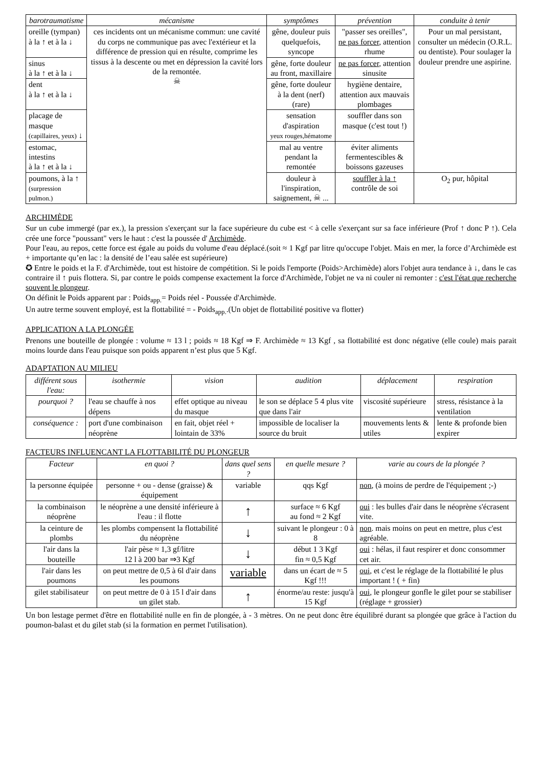| barotraumatisme | mécanisme | symptômes | prévention | conduite à tenir |
| --- | --- | --- | --- | --- |
| oreille (tympan) à la ↑ et à la ↓ | ces incidents ont un mécanisme commun: une cavité du corps ne communique pas avec l'extérieur et la différence de pression qui en résulte, comprime les tissus à la descente ou met en dépression la cavité lors de la remontée. ☠ | gêne, douleur puis quelquefois, syncope | "passer ses oreilles", ne pas forcer , attention rhume | Pour un mal persistant, consulter un médecin (O.R.L. ou dentiste). Pour soulager la douleur prendre une aspirine. |
| sinus à la ↑ et à la ↓ | | gêne, forte douleur au front, maxillaire | ne pas forcer , attention sinusite | |
| dent à la ↑ et à la ↓ | | gêne, forte douleur à la dent (nerf) (rare) | hygiène dentaire, attention aux mauvais plombages | |
| placage de masque (capillaires, yeux) ↓ | | sensation d'aspiration yeux rouges,hématome | souffler dans son masque (c'est tout !) | |
| estomac, intestins à la ↑ et à la ↓ | | mal au ventre pendant la remontée | éviter aliments fermentescibles & boissons gazeuses | |
| poumons, à la ↑ (surpression pulmon.) | | douleur à l'inspiration, saignement, ☠ ... | souffler à la ↑ contrôle de soi | O<sub>2</sub> pur, hôpital |
ARCHIMÈDE
Sur un cube immergé (par ex.), la pression s'exerçant sur la face supérieure du cube est < à celle s'exerçant sur sa face inférieure (Prof ↑ donc P ↑). Cela crée une force "poussant" vers le haut : c'est la poussée d' Archimède.
Pour l'eau, au repos, cette force est égale au poids du volume d'eau déplacé.(soit ≈ 1 Kgf par litre qu'occupe l'objet. Mais en mer, la force d’Archimède est + importante qu’en lac : la densité de l’eau salée est supérieure)
✪ Entre le poids et la F. d'Archimède, tout est histoire de compétition. Si le poids l'emporte (Poids>Archimède) alors l'objet aura tendance à ↓, dans le cas contraire il ↑ puis flottera. Si, par contre le poids compense exactement la force d'Archimède, l'objet ne va ni couler ni remonter : c'est l'état que recherche souvent le plongeur.
On définit le Poids apparent par : Poids<sub>app.</sub>= Poids réel - Poussée d'Archimède.
Un autre terme souvent employé, est la flottabilité = - Poids<sub>app.</sub>.(Un objet de flottabilité positive va flotter)
APPLICATION A LA PLONGÉE
Prenons une bouteille de plongée : volume ≈ 13 l ; poids ≈ 18 Kgf ⇒ F. Archimède ≈ 13 Kgf , sa flottabilité est donc négative (elle coule) mais parait moins lourde dans l'eau puisque son poids apparent n’est plus que 5 Kgf.
ADAPTATION AU MILIEU
| différent sous l'eau: | isothermie | vision | audition | déplacement | respiration |
| --- | --- | --- | --- | --- | --- |
| pourquoi ? | l'eau se chauffe à nos dépens | effet optique au niveau du masque | le son se déplace 5 4 plus vite que dans l'air | viscosité supérieure | stress, résistance à la ventilation |
| conséquence : | port d'une combinaison néoprène | en fait, objet réel + lointain de 33% | impossible de localiser la source du bruit | mouvements lents & utiles | lente & profonde bien expirer |
FACTEURS INFLUENCANT LA FLOTTABILITÉ DU PLONGEUR
| Facteur | en quoi ? | dans quel sens ? | en quelle mesure ? | varie au cours de la plongée ? |
| --- | --- | --- | --- | --- |
| la personne équipée | personne + ou - dense (graisse) & équipement | variable | qqs Kgf | non , (à moins de perdre de l'équipement ;-) |
| la combinaison néoprène | le néoprène a une densité inférieure à l'eau : il flotte | ↑ | surface ≈ 6 Kgf au fond ≈ 2 Kgf | oui : les bulles d'air dans le néoprène s'écrasent vite. |
| la ceinture de plombs | les plombs compensent la flottabilité du néoprène | ↓ | suivant le plongeur : 0 à 8 | non . mais moins on peut en mettre, plus c'est agréable. |
| l'air dans la bouteille | l'air pèse ≈ 1,3 gf/litre 12 l à 200 bar ⇒3 Kgf | ↓ | début 1 3 Kgf fin ≈ 0,5 Kgf | oui : hélas, il faut respirer et donc consommer cet air. |
| l'air dans les poumons | on peut mettre de 0,5 à 6l d'air dans les poumons | variable | dans un écart de ≈ 5 Kgf !!! | oui , et c'est le réglage de la flottabilité le plus important ! ( + fin) |
| gilet stabilisateur | on peut mettre de 0 à 15 l d'air dans un gilet stab. | ↑ | énorme/au reste: jusqu'à 15 Kgf | oui , le plongeur gonfle le gilet pour se stabiliser (réglage + grossier) |
Un bon lestage permet d'être en flottabilité nulle en fin de plongée, à - 3 mètres. On ne peut donc être équilibré durant sa plongée que grâce à l'action du poumon-balast et du gilet stab (si la formation en permet l'utilisation).